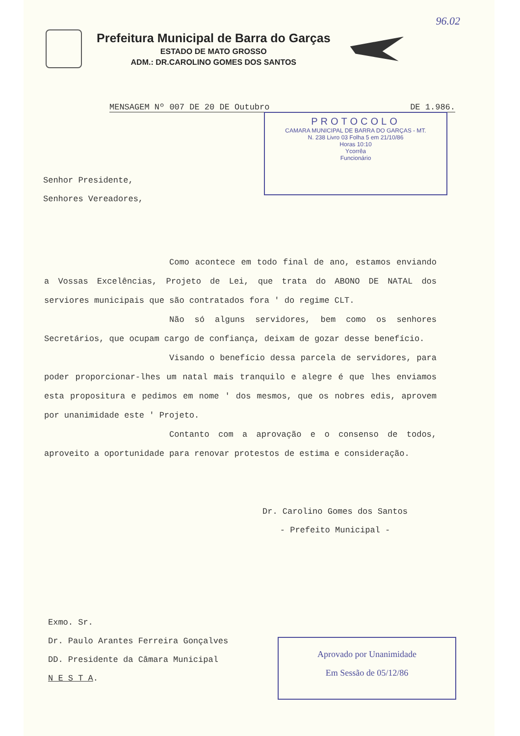96.02
Prefeitura Municipal de Barra do Garças
ESTADO DE MATO GROSSO
ADM.: DR.CAROLINO GOMES DOS SANTOS
MENSAGEM Nº 007 DE 20 DE Outubro DE 1.986.
PROTOCOLO
CAMARA MUNICIPAL DE BARRA DO GARÇAS - MT.
N. 238 Livro 03 Folha 5 em 21/10/86
Horas 10:10
Ycorrêa
Funcionário
Senhor Presidente,
Senhores Vereadores,
Como acontece em todo final de ano, estamos enviando a Vossas Excelências, Projeto de Lei, que trata do ABONO DE NATAL dos serviores municipais que são contratados fora ' do regime CLT.
Não só alguns servidores, bem como os senhores Secretários, que ocupam cargo de confiança, deixam de gozar desse benefício.
Visando o benefício dessa parcela de servidores, para poder proporcionar-lhes um natal mais tranquilo e alegre é que lhes enviamos esta propositura e pedimos em nome ' dos mesmos, que os nobres edis, aprovem por unanimidade este ' Projeto.
Contanto com a aprovação e o consenso de todos, aproveito a oportunidade para renovar protestos de estima e consideração.
Dr. Carolino Gomes dos Santos
- Prefeito Municipal -
Exmo. Sr.
Dr. Paulo Arantes Ferreira Gonçalves
DD. Presidente da Câmara Municipal
N E S T A.
Aprovado por Unanimidade
Em Sessão de 05/12/86